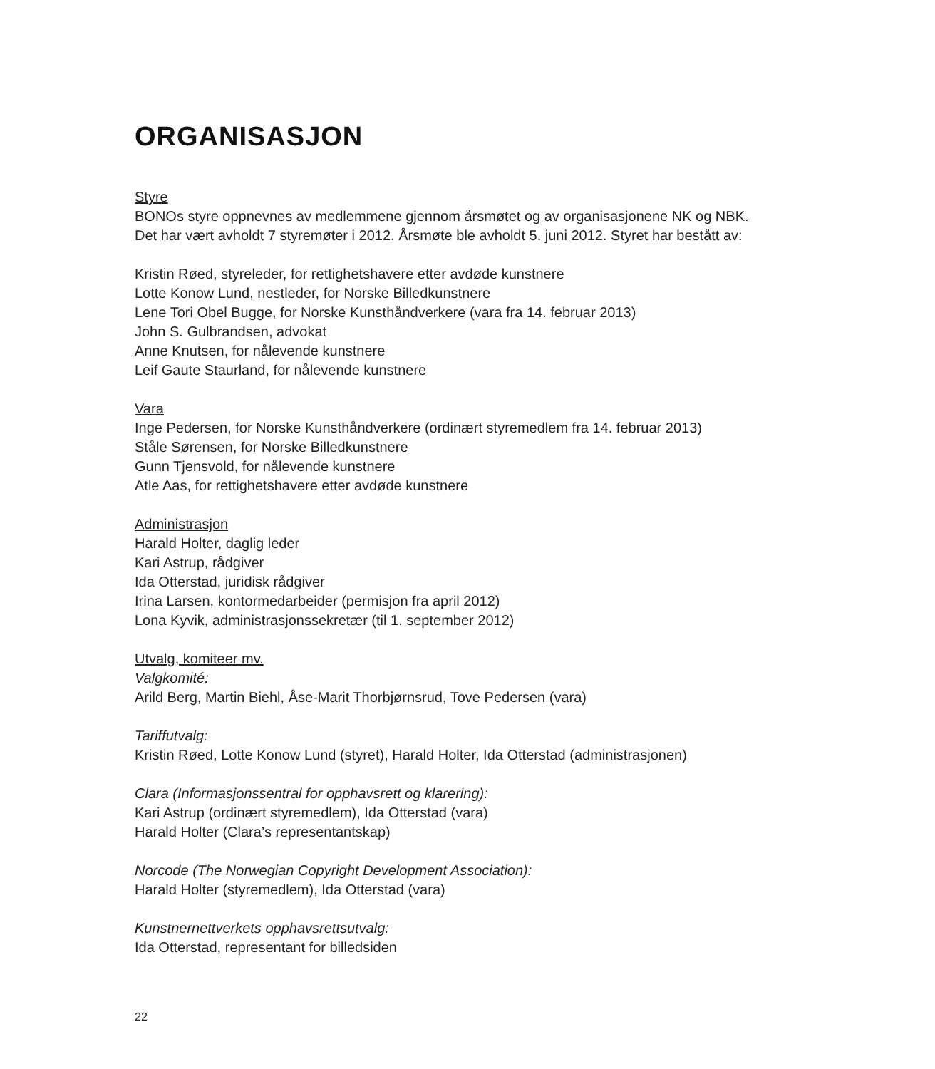ORGANISASJON
Styre
BONOs styre oppnevnes av medlemmene gjennom årsmøtet og av organisasjonene NK og NBK.
Det har vært avholdt 7 styremøter i 2012. Årsmøte ble avholdt 5. juni 2012. Styret har bestått av:
Kristin Røed, styreleder, for rettighetshavere etter avdøde kunstnere
Lotte Konow Lund, nestleder, for Norske Billedkunstnere
Lene Tori Obel Bugge, for Norske Kunsthåndverkere (vara fra 14. februar 2013)
John S. Gulbrandsen, advokat
Anne Knutsen, for nålevende kunstnere
Leif Gaute Staurland, for nålevende kunstnere
Vara
Inge Pedersen, for Norske Kunsthåndverkere (ordinært styremedlem fra 14. februar 2013)
Ståle Sørensen, for Norske Billedkunstnere
Gunn Tjensvold, for nålevende kunstnere
Atle Aas, for rettighetshavere etter avdøde kunstnere
Administrasjon
Harald Holter, daglig leder
Kari Astrup, rådgiver
Ida Otterstad, juridisk rådgiver
Irina Larsen, kontormedarbeider (permisjon fra april 2012)
Lona Kyvik, administrasjonssekretær (til 1. september 2012)
Utvalg, komiteer mv.
Valgkomité:
Arild Berg, Martin Biehl, Åse-Marit Thorbjørnsrud, Tove Pedersen (vara)
Tariffutvalg:
Kristin Røed, Lotte Konow Lund (styret), Harald Holter, Ida Otterstad (administrasjonen)
Clara (Informasjonssentral for opphavsrett og klarering):
Kari Astrup (ordinært styremedlem), Ida Otterstad (vara)
Harald Holter (Clara’s representantskap)
Norcode (The Norwegian Copyright Development Association):
Harald Holter (styremedlem), Ida Otterstad (vara)
Kunstnernettverkets opphavsrettsutvalg:
Ida Otterstad, representant for billedsiden
22